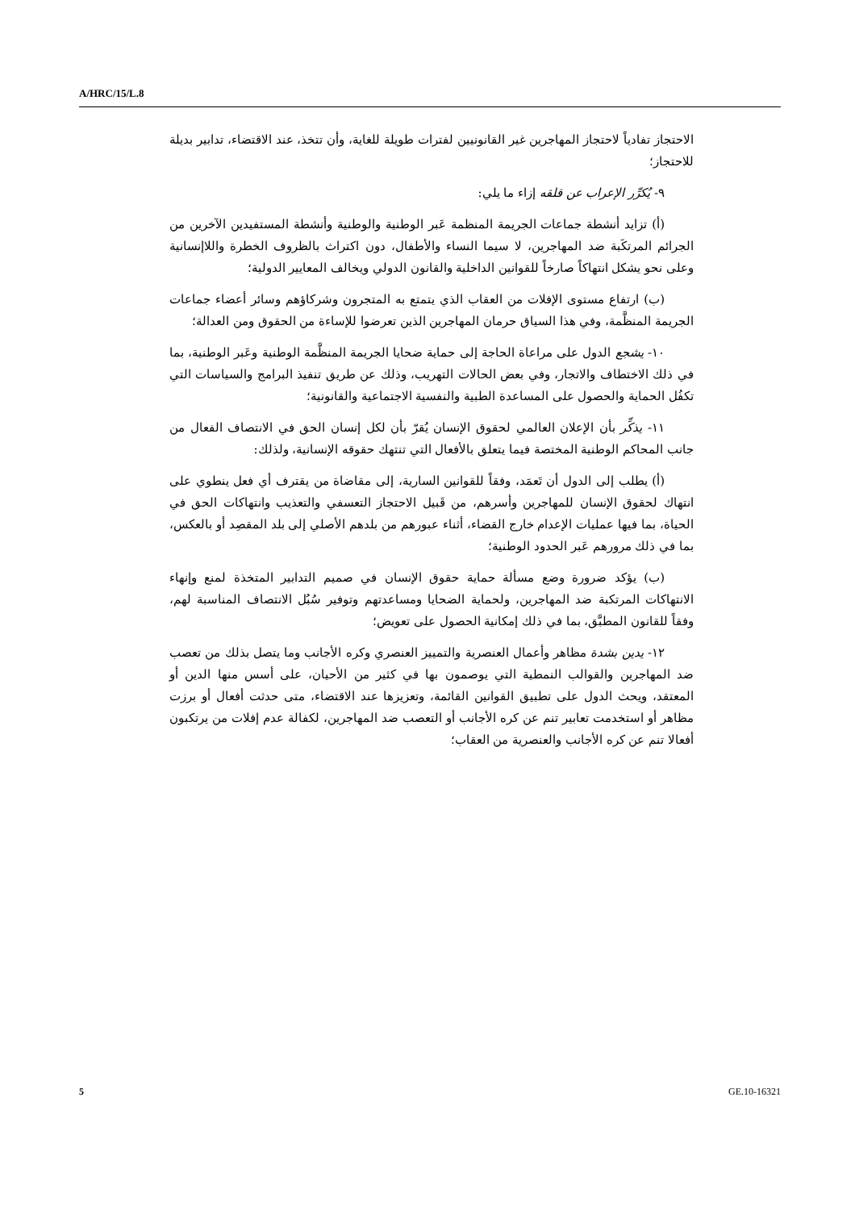A/HRC/15/L.8
الاحتجاز تفادياً لاحتجاز المهاجرين غير القانونيين لفترات طويلة للغاية، وأن تتخذ، عند الاقتضاء، تدابير بديلة للاحتجاز؛
٩- يُكرِّر الإعراب عن قلقه إزاء ما يلي:
(أ) تزايد أنشطة جماعات الجريمة المنظمة عَبر الوطنية والوطنية وأنشطة المستفيدين الآخرين من الجرائم المرتكَبة ضد المهاجرين، لا سيما النساء والأطفال، دون اكتراث بالظروف الخطرة واللاإنسانية وعلى نحو يشكل انتهاكاً صارخاً للقوانين الداخلية والقانون الدولي ويخالف المعايير الدولية؛
(ب) ارتفاع مستوى الإفلات من العقاب الذي يتمتع به المتجرون وشركاؤهم وسائر أعضاء جماعات الجريمة المنظَّمة، وفي هذا السياق حرمان المهاجرين الذين تعرضوا للإساءة من الحقوق ومن العدالة؛
١٠- يشجع الدول على مراعاة الحاجة إلى حماية ضحايا الجريمة المنظَّمة الوطنية وعَبر الوطنية، بما في ذلك الاختطاف والاتجار، وفي بعض الحالات التهريب، وذلك عن طريق تنفيذ البرامج والسياسات التي تكفُل الحماية والحصول على المساعدة الطبية والنفسية الاجتماعية والقانونية؛
١١- يذكِّر بأن الإعلان العالمي لحقوق الإنسان يُقرّ بأن لكل إنسان الحق في الانتصاف الفعال من جانب المحاكم الوطنية المختصة فيما يتعلق بالأفعال التي تنتهك حقوقه الإنسانية، ولذلك:
(أ) يطلب إلى الدول أن تَعمَد، وفقاً للقوانين السارية، إلى مقاضاة من يقترف أي فعل ينطوي على انتهاك لحقوق الإنسان للمهاجرين وأسرهم، من قَبيل الاحتجاز التعسفي والتعذيب وانتهاكات الحق في الحياة، بما فيها عمليات الإعدام خارج القضاء، أثناء عبورهم من بلدهم الأصلي إلى بلد المقصِد أو بالعكس، بما في ذلك مرورهم عَبر الحدود الوطنية؛
(ب) يؤكد ضرورة وضع مسألة حماية حقوق الإنسان في صميم التدابير المتخذة لمنع وإنهاء الانتهاكات المرتكبة ضد المهاجرين، ولحماية الضحايا ومساعدتهم وتوفير سُبُل الانتصاف المناسبة لهم، وفقاً للقانون المطبَّق، بما في ذلك إمكانية الحصول على تعويض؛
١٢- يدين بشدة مظاهر وأعمال العنصرية والتمييز العنصري وكره الأجانب وما يتصل بذلك من تعصب ضد المهاجرين والقوالب النمطية التي يوصمون بها في كثير من الأحيان، على أسس منها الدين أو المعتقد، ويحث الدول على تطبيق القوانين القائمة، وتعزيزها عند الاقتضاء، متى حدثت أفعال أو برزت مظاهر أو استخدمت تعابير تنم عن كره الأجانب أو التعصب ضد المهاجرين، لكفالة عدم إفلات من يرتكبون أفعالا تنم عن كره الأجانب والعنصرية من العقاب؛
5 GE.10-16321